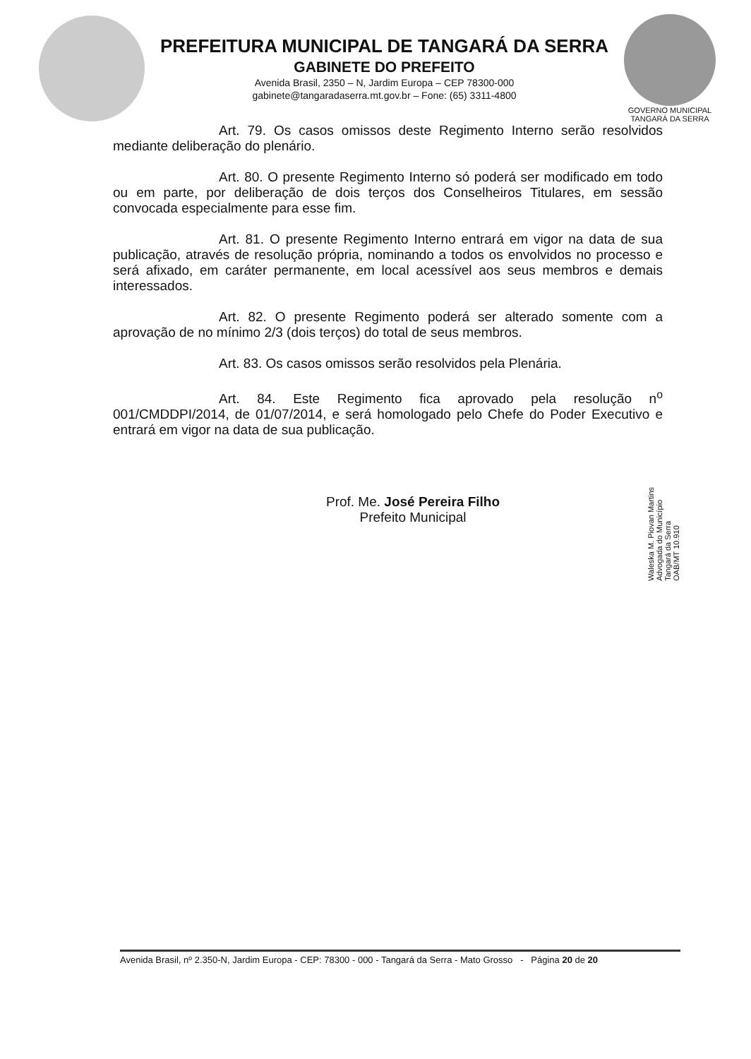PREFEITURA MUNICIPAL DE TANGARÁ DA SERRA
GABINETE DO PREFEITO
Avenida Brasil, 2350 – N, Jardim Europa – CEP 78300-000
gabinete@tangaradaserra.mt.gov.br – Fone: (65) 3311-4800
GOVERNO MUNICIPAL
TANGARÁ DA SERRA
Art. 79. Os casos omissos deste Regimento Interno serão resolvidos mediante deliberação do plenário.
Art. 80. O presente Regimento Interno só poderá ser modificado em todo ou em parte, por deliberação de dois terços dos Conselheiros Titulares, em sessão convocada especialmente para esse fim.
Art. 81. O presente Regimento Interno entrará em vigor na data de sua publicação, através de resolução própria, nominando a todos os envolvidos no processo e será afixado, em caráter permanente, em local acessível aos seus membros e demais interessados.
Art. 82. O presente Regimento poderá ser alterado somente com a aprovação de no mínimo 2/3 (dois terços) do total de seus membros.
Art. 83. Os casos omissos serão resolvidos pela Plenária.
Art. 84. Este Regimento fica aprovado pela resolução n<sup>o</sup> 001/CMDDPI/2014, de 01/07/2014, e será homologado pelo Chefe do Poder Executivo e entrará em vigor na data de sua publicação.
Prof. Me. José Pereira Filho
Prefeito Municipal
Waleska M. Piovan Martins
Advogada do Município
Tangará da Serra
OAB/MT 10.910
Avenida Brasil, nº 2.350-N, Jardim Europa - CEP: 78300 - 000 - Tangará da Serra - Mato Grosso - Página 20 de 20